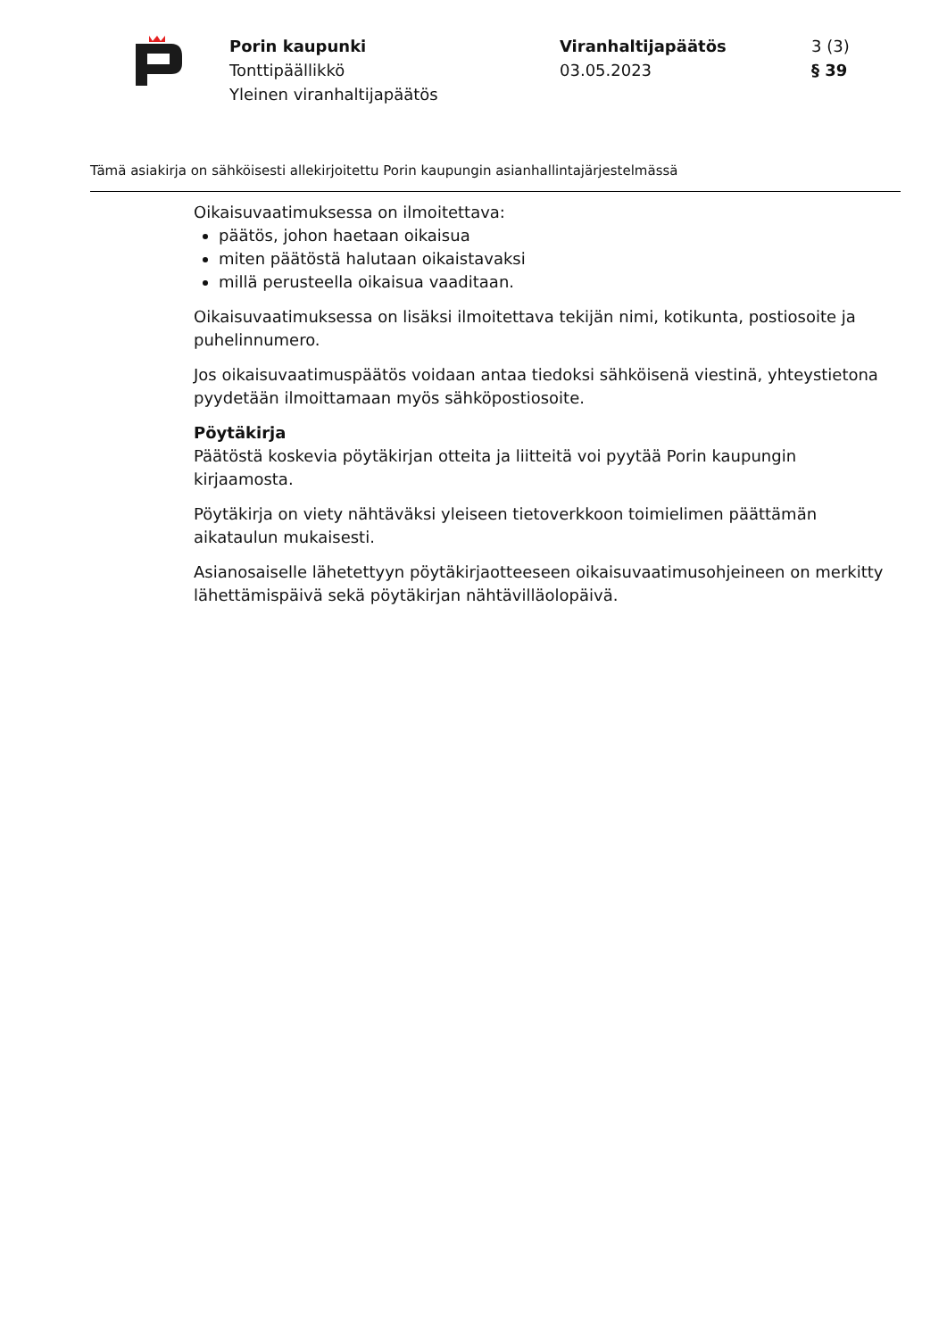Porin kaupunki
Tonttipäällikkö
Yleinen viranhaltijapäätös
Viranhaltijapäätös
03.05.2023
3 (3)
§ 39
Tämä asiakirja on sähköisesti allekirjoitettu Porin kaupungin asianhallintajärjestelmässä
Oikaisuvaatimuksessa on ilmoitettava:
päätös, johon haetaan oikaisua
miten päätöstä halutaan oikaistavaksi
millä perusteella oikaisua vaaditaan.
Oikaisuvaatimuksessa on lisäksi ilmoitettava tekijän nimi, kotikunta, postiosoite ja puhelinnumero.
Jos oikaisuvaatimuspäätös voidaan antaa tiedoksi sähköisenä viestinä, yhteystietona pyydetään ilmoittamaan myös sähköpostiosoite.
Pöytäkirja
Päätöstä koskevia pöytäkirjan otteita ja liitteitä voi pyytää Porin kaupungin kirjaamosta.
Pöytäkirja on viety nähtäväksi yleiseen tietoverkkoon toimielimen päättämän aikataulun mukaisesti.
Asianosaiselle lähetettyyn pöytäkirjaotteeseen oikaisuvaatimusohjeineen on merkitty lähettämispäivä sekä pöytäkirjan nähtävilläolopäivä.